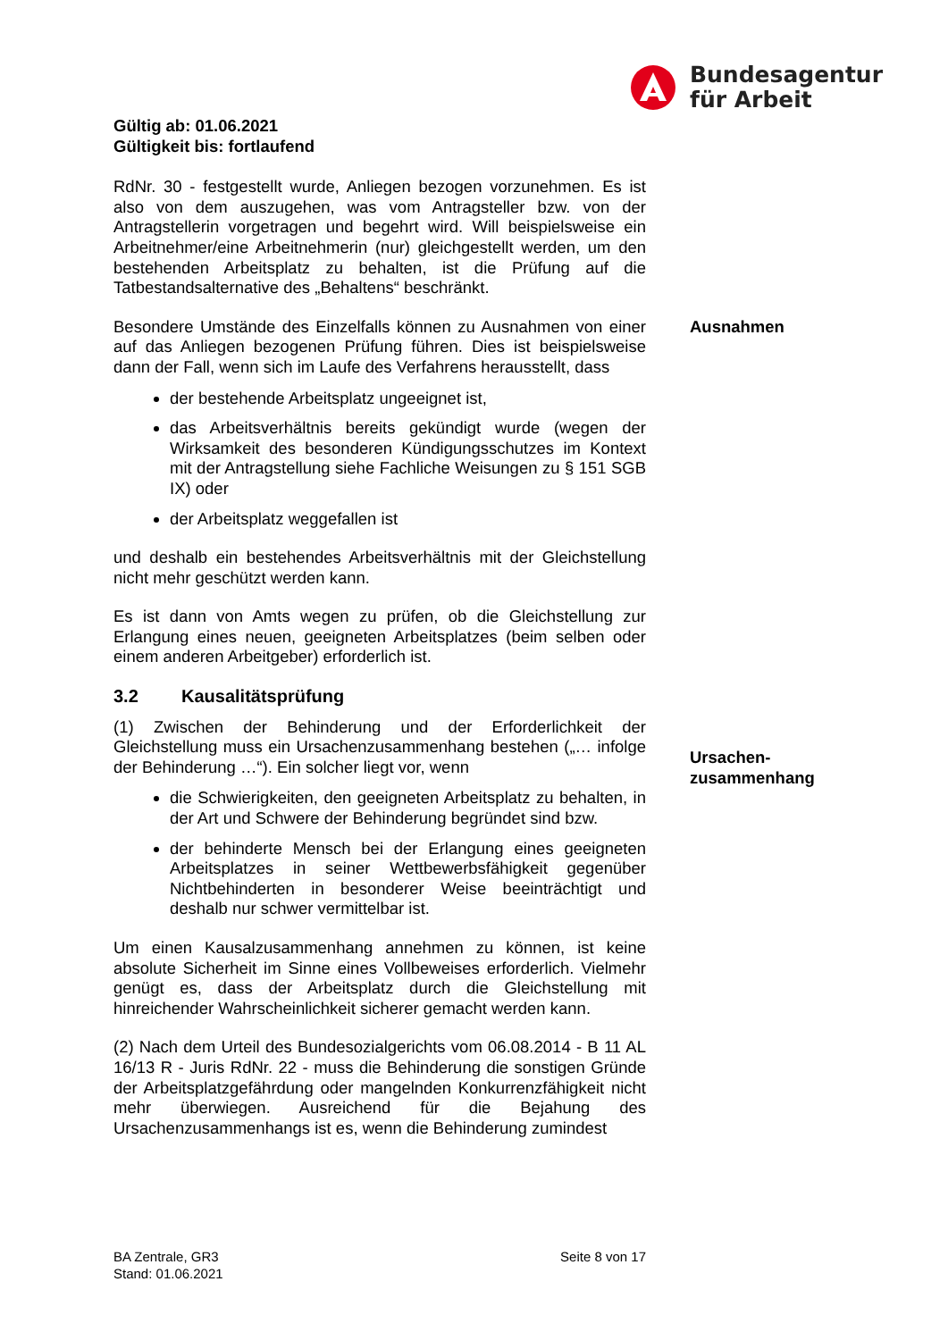Bundesagentur
für Arbeit
Gültig ab: 01.06.2021
Gültigkeit bis: fortlaufend
RdNr. 30 - festgestellt wurde, Anliegen bezogen vorzunehmen. Es ist also von dem auszugehen, was vom Antragsteller bzw. von der Antragstellerin vorgetragen und begehrt wird. Will beispielsweise ein Arbeitnehmer/eine Arbeitnehmerin (nur) gleichgestellt werden, um den bestehenden Arbeitsplatz zu behalten, ist die Prüfung auf die Tatbestandsalternative des „Behaltens“ beschränkt.
Besondere Umstände des Einzelfalls können zu Ausnahmen von einer auf das Anliegen bezogenen Prüfung führen. Dies ist beispielsweise dann der Fall, wenn sich im Laufe des Verfahrens herausstellt, dass
der bestehende Arbeitsplatz ungeeignet ist,
das Arbeitsverhältnis bereits gekündigt wurde (wegen der Wirksamkeit des besonderen Kündigungsschutzes im Kontext mit der Antragstellung siehe Fachliche Weisungen zu § 151 SGB IX) oder
der Arbeitsplatz weggefallen ist
und deshalb ein bestehendes Arbeitsverhältnis mit der Gleichstellung nicht mehr geschützt werden kann.
Es ist dann von Amts wegen zu prüfen, ob die Gleichstellung zur Erlangung eines neuen, geeigneten Arbeitsplatzes (beim selben oder einem anderen Arbeitgeber) erforderlich ist.
3.2 Kausalitätsprüfung
(1) Zwischen der Behinderung und der Erforderlichkeit der Gleichstellung muss ein Ursachenzusammenhang bestehen („… infolge der Behinderung …“). Ein solcher liegt vor, wenn
die Schwierigkeiten, den geeigneten Arbeitsplatz zu behalten, in der Art und Schwere der Behinderung begründet sind bzw.
der behinderte Mensch bei der Erlangung eines geeigneten Arbeitsplatzes in seiner Wettbewerbsfähigkeit gegenüber Nichtbehinderten in besonderer Weise beeinträchtigt und deshalb nur schwer vermittelbar ist.
Um einen Kausalzusammenhang annehmen zu können, ist keine absolute Sicherheit im Sinne eines Vollbeweises erforderlich. Vielmehr genügt es, dass der Arbeitsplatz durch die Gleichstellung mit hinreichender Wahrscheinlichkeit sicherer gemacht werden kann.
(2) Nach dem Urteil des Bundesozialgerichts vom 06.08.2014 - B 11 AL 16/13 R - Juris RdNr. 22 - muss die Behinderung die sonstigen Gründe der Arbeitsplatzgefährdung oder mangelnden Konkurrenzfähigkeit nicht mehr überwiegen. Ausreichend für die Bejahung des Ursachenzusammenhangs ist es, wenn die Behinderung zumindest
Ausnahmen
Ursachen-
zusammenhang
BA Zentrale, GR3
Stand: 01.06.2021
Seite 8 von 17